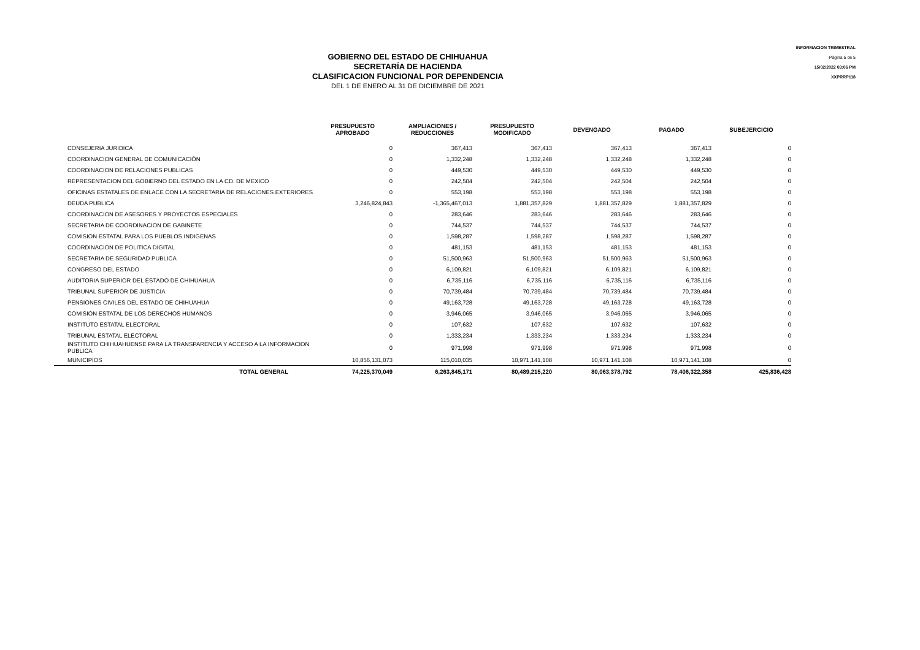GOBIERNO DEL ESTADO DE CHIHUAHUA
SECRETARÍA DE HACIENDA
CLASIFICACION FUNCIONAL POR DEPENDENCIA
DEL 1 DE ENERO AL 31 DE DICIEMBRE DE 2021
INFORMACION TRIMESTRAL
Página 5 de 5
15/02/2022 03:06 PM
XXPRRP118
| | PRESUPUESTO APROBADO | AMPLIACIONES / REDUCCIONES | PRESUPUESTO MODIFICADO | DEVENGADO | PAGADO | SUBEJERCICIO |
| --- | --- | --- | --- | --- | --- | --- |
| CONSEJERIA JURIDICA | 0 | 367,413 | 367,413 | 367,413 | 367,413 | 0 |
| COORDINACION GENERAL DE COMUNICACIÓN | 0 | 1,332,248 | 1,332,248 | 1,332,248 | 1,332,248 | 0 |
| COORDINACION DE RELACIONES PUBLICAS | 0 | 449,530 | 449,530 | 449,530 | 449,530 | 0 |
| REPRESENTACION DEL GOBIERNO DEL ESTADO EN LA CD. DE MEXICO | 0 | 242,504 | 242,504 | 242,504 | 242,504 | 0 |
| OFICINAS ESTATALES DE ENLACE CON LA SECRETARIA DE RELACIONES EXTERIORES | 0 | 553,198 | 553,198 | 553,198 | 553,198 | 0 |
| DEUDA PUBLICA | 3,246,824,843 | -1,365,467,013 | 1,881,357,829 | 1,881,357,829 | 1,881,357,829 | 0 |
| COORDINACION DE ASESORES Y PROYECTOS ESPECIALES | 0 | 283,646 | 283,646 | 283,646 | 283,646 | 0 |
| SECRETARIA DE COORDINACION DE GABINETE | 0 | 744,537 | 744,537 | 744,537 | 744,537 | 0 |
| COMISION ESTATAL PARA LOS PUEBLOS INDIGENAS | 0 | 1,598,287 | 1,598,287 | 1,598,287 | 1,598,287 | 0 |
| COORDINACION DE POLITICA DIGITAL | 0 | 481,153 | 481,153 | 481,153 | 481,153 | 0 |
| SECRETARIA DE SEGURIDAD PUBLICA | 0 | 51,500,963 | 51,500,963 | 51,500,963 | 51,500,963 | 0 |
| CONGRESO DEL ESTADO | 0 | 6,109,821 | 6,109,821 | 6,109,821 | 6,109,821 | 0 |
| AUDITORIA SUPERIOR DEL ESTADO DE CHIHUAHUA | 0 | 6,735,116 | 6,735,116 | 6,735,116 | 6,735,116 | 0 |
| TRIBUNAL SUPERIOR DE JUSTICIA | 0 | 70,739,484 | 70,739,484 | 70,739,484 | 70,739,484 | 0 |
| PENSIONES CIVILES DEL ESTADO DE CHIHUAHUA | 0 | 49,163,728 | 49,163,728 | 49,163,728 | 49,163,728 | 0 |
| COMISION ESTATAL DE LOS DERECHOS HUMANOS | 0 | 3,946,065 | 3,946,065 | 3,946,065 | 3,946,065 | 0 |
| INSTITUTO ESTATAL ELECTORAL | 0 | 107,632 | 107,632 | 107,632 | 107,632 | 0 |
| TRIBUNAL ESTATAL ELECTORAL | 0 | 1,333,234 | 1,333,234 | 1,333,234 | 1,333,234 | 0 |
| INSTITUTO CHIHUAHUENSE PARA LA TRANSPARENCIA Y ACCESO A LA INFORMACION PUBLICA | 0 | 971,998 | 971,998 | 971,998 | 971,998 | 0 |
| MUNICIPIOS | 10,856,131,073 | 115,010,035 | 10,971,141,108 | 10,971,141,108 | 10,971,141,108 | 0 |
| TOTAL GENERAL | 74,225,370,049 | 6,263,845,171 | 80,489,215,220 | 80,063,378,792 | 78,406,322,358 | 425,836,428 |